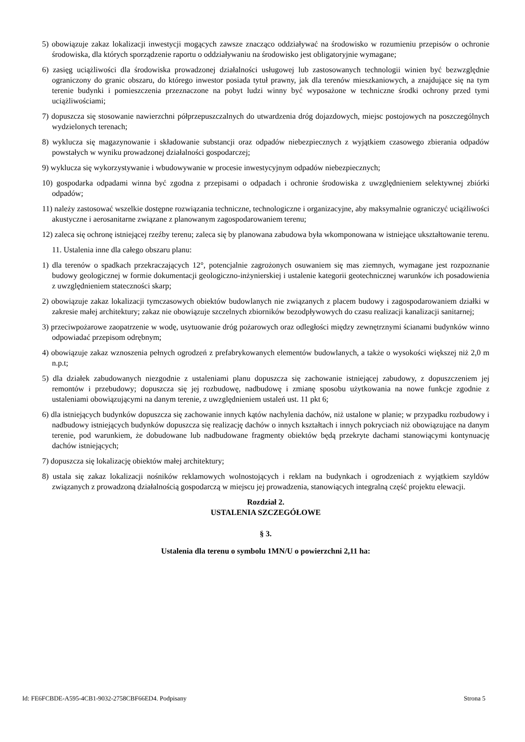5) obowiązuje zakaz lokalizacji inwestycji mogących zawsze znacząco oddziaływać na środowisko w rozumieniu przepisów o ochronie środowiska, dla których sporządzenie raportu o oddziaływaniu na środowisko jest obligatoryjnie wymagane;
6) zasięg uciążliwości dla środowiska prowadzonej działalności usługowej lub zastosowanych technologii winien być bezwzględnie ograniczony do granic obszaru, do którego inwestor posiada tytuł prawny, jak dla terenów mieszkaniowych, a znajdujące się na tym terenie budynki i pomieszczenia przeznaczone na pobyt ludzi winny być wyposażone w techniczne środki ochrony przed tymi uciążliwościami;
7) dopuszcza się stosowanie nawierzchni półprzepuszczalnych do utwardzenia dróg dojazdowych, miejsc postojowych na poszczególnych wydzielonych terenach;
8) wyklucza się magazynowanie i składowanie substancji oraz odpadów niebezpiecznych z wyjątkiem czasowego zbierania odpadów powstałych w wyniku prowadzonej działalności gospodarczej;
9) wyklucza się wykorzystywanie i wbudowywanie w procesie inwestycyjnym odpadów niebezpiecznych;
10) gospodarka odpadami winna być zgodna z przepisami o odpadach i ochronie środowiska z uwzględnieniem selektywnej zbiórki odpadów;
11) należy zastosować wszelkie dostępne rozwiązania techniczne, technologiczne i organizacyjne, aby maksymalnie ograniczyć uciążliwości akustyczne i aerosanitarne związane z planowanym zagospodarowaniem terenu;
12) zaleca się ochronę istniejącej rzeźby terenu; zaleca się by planowana zabudowa była wkomponowana w istniejące ukształtowanie terenu.
11. Ustalenia inne dla całego obszaru planu:
1) dla terenów o spadkach przekraczających 12°, potencjalnie zagrożonych osuwaniem się mas ziemnych, wymagane jest rozpoznanie budowy geologicznej w formie dokumentacji geologiczno-inżynierskiej i ustalenie kategorii geotechnicznej warunków ich posadowienia z uwzględnieniem stateczności skarp;
2) obowiązuje zakaz lokalizacji tymczasowych obiektów budowlanych nie związanych z placem budowy i zagospodarowaniem działki w zakresie małej architektury; zakaz nie obowiązuje szczelnych zbiorników bezodpływowych do czasu realizacji kanalizacji sanitarnej;
3) przeciwpożarowe zaopatrzenie w wodę, usytuowanie dróg pożarowych oraz odległości między zewnętrznymi ścianami budynków winno odpowiadać przepisom odrębnym;
4) obowiązuje zakaz wznoszenia pełnych ogrodzeń z prefabrykowanych elementów budowlanych, a także o wysokości większej niż 2,0 m n.p.t;
5) dla działek zabudowanych niezgodnie z ustaleniami planu dopuszcza się zachowanie istniejącej zabudowy, z dopuszczeniem jej remontów i przebudowy; dopuszcza się jej rozbudowę, nadbudowę i zmianę sposobu użytkowania na nowe funkcje zgodnie z ustaleniami obowiązującymi na danym terenie, z uwzględnieniem ustaleń ust. 11 pkt 6;
6) dla istniejących budynków dopuszcza się zachowanie innych kątów nachylenia dachów, niż ustalone w planie; w przypadku rozbudowy i nadbudowy istniejących budynków dopuszcza się realizację dachów o innych kształtach i innych pokryciach niż obowiązujące na danym terenie, pod warunkiem, że dobudowane lub nadbudowane fragmenty obiektów będą przekryte dachami stanowiącymi kontynuację dachów istniejących;
7) dopuszcza się lokalizację obiektów małej architektury;
8) ustala się zakaz lokalizacji nośników reklamowych wolnostojących i reklam na budynkach i ogrodzeniach z wyjątkiem szyldów związanych z prowadzoną działalnością gospodarczą w miejscu jej prowadzenia, stanowiących integralną część projektu elewacji.
Rozdział 2.
USTALENIA SZCZEGÓŁOWE
§ 3.
Ustalenia dla terenu o symbolu 1MN/U o powierzchni 2,11 ha:
Id: FE6FCBDE-A595-4CB1-9032-2758CBF66ED4. Podpisany Strona 5